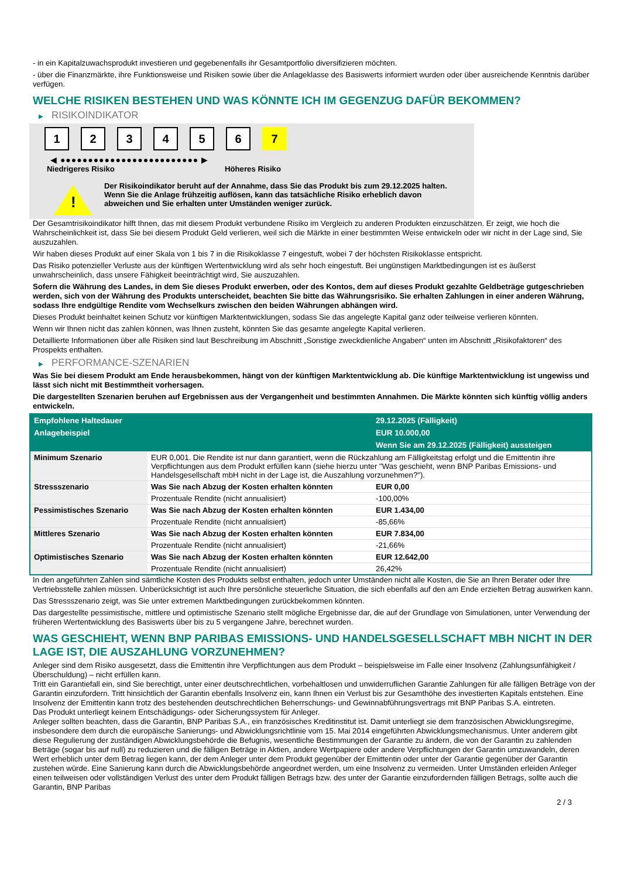- in ein Kapitalzuwachsprodukt investieren und gegebenenfalls ihr Gesamtportfolio diversifizieren möchten.
- über die Finanzmärkte, ihre Funktionsweise und Risiken sowie über die Anlageklasse des Basiswerts informiert wurden oder über ausreichende Kenntnis darüber verfügen.
WELCHE RISIKEN BESTEHEN UND WAS KÖNNTE ICH IM GEGENZUG DAFÜR BEKOMMEN?
▶ RISIKOINDIKATOR
1 2 3 4 5 6 7
◀ ●●●●●●●●●●●●●●●●●●●●●●●●● ▶
Niedrigeres Risiko Höheres Risiko
!
Der Risikoindikator beruht auf der Annahme, dass Sie das Produkt bis zum 29.12.2025 halten.
Wenn Sie die Anlage frühzeitig auflösen, kann das tatsächliche Risiko erheblich davon abweichen und Sie erhalten unter Umständen weniger zurück.
Der Gesamtrisikoindikator hilft Ihnen, das mit diesem Produkt verbundene Risiko im Vergleich zu anderen Produkten einzuschätzen. Er zeigt, wie hoch die Wahrscheinlichkeit ist, dass Sie bei diesem Produkt Geld verlieren, weil sich die Märkte in einer bestimmten Weise entwickeln oder wir nicht in der Lage sind, Sie auszuzahlen.
Wir haben dieses Produkt auf einer Skala von 1 bis 7 in die Risikoklasse 7 eingestuft, wobei 7 der höchsten Risikoklasse entspricht.
Das Risiko potenzieller Verluste aus der künftigen Wertentwicklung wird als sehr hoch eingestuft. Bei ungünstigen Marktbedingungen ist es äußerst unwahrscheinlich, dass unsere Fähigkeit beeinträchtigt wird, Sie auszuzahlen.
Sofern die Währung des Landes, in dem Sie dieses Produkt erwerben, oder des Kontos, dem auf dieses Produkt gezahlte Geldbeträge gutgeschrieben werden, sich von der Währung des Produkts unterscheidet, beachten Sie bitte das Währungsrisiko. Sie erhalten Zahlungen in einer anderen Währung, sodass Ihre endgültige Rendite vom Wechselkurs zwischen den beiden Währungen abhängen wird.
Dieses Produkt beinhaltet keinen Schutz vor künftigen Marktentwicklungen, sodass Sie das angelegte Kapital ganz oder teilweise verlieren könnten.
Wenn wir Ihnen nicht das zahlen können, was Ihnen zusteht, könnten Sie das gesamte angelegte Kapital verlieren.
Detaillierte Informationen über alle Risiken sind laut Beschreibung im Abschnitt „Sonstige zweckdienliche Angaben“ unten im Abschnitt „Risikofaktoren“ des Prospekts enthalten.
▶ PERFORMANCE-SZENARIEN
Was Sie bei diesem Produkt am Ende herausbekommen, hängt von der künftigen Marktentwicklung ab. Die künftige Marktentwicklung ist ungewiss und lässt sich nicht mit Bestimmtheit vorhersagen.
Die dargestellten Szenarien beruhen auf Ergebnissen aus der Vergangenheit und bestimmten Annahmen. Die Märkte könnten sich künftig völlig anders entwickeln.
| Empfohlene Haltedauer | | 29.12.2025 (Fälligkeit) |
| --- | --- | --- |
| Anlagebeispiel | | EUR 10.000,00 |
| | | Wenn Sie am 29.12.2025 (Fälligkeit) aussteigen |
| Minimum Szenario | EUR 0,001. Die Rendite ist nur dann garantiert, wenn die Rückzahlung am Fälligkeitstag erfolgt und die Emittentin ihre Verpflichtungen aus dem Produkt erfüllen kann (siehe hierzu unter "Was geschieht, wenn BNP Paribas Emissions- und Handelsgesellschaft mbH nicht in der Lage ist, die Auszahlung vorzunehmen?"). | |
| Stressszenario | Was Sie nach Abzug der Kosten erhalten könnten | EUR 0,00 |
| | Prozentuale Rendite (nicht annualisiert) | -100,00% |
| Pessimistisches Szenario | Was Sie nach Abzug der Kosten erhalten könnten | EUR 1.434,00 |
| | Prozentuale Rendite (nicht annualisiert) | -85,66% |
| Mittleres Szenario | Was Sie nach Abzug der Kosten erhalten könnten | EUR 7.834,00 |
| | Prozentuale Rendite (nicht annualisiert) | -21,66% |
| Optimistisches Szenario | Was Sie nach Abzug der Kosten erhalten könnten | EUR 12.642,00 |
| | Prozentuale Rendite (nicht annualisiert) | 26,42% |
In den angeführten Zahlen sind sämtliche Kosten des Produkts selbst enthalten, jedoch unter Umständen nicht alle Kosten, die Sie an Ihren Berater oder Ihre Vertriebsstelle zahlen müssen. Unberücksichtigt ist auch Ihre persönliche steuerliche Situation, die sich ebenfalls auf den am Ende erzielten Betrag auswirken kann.
Das Stressszenario zeigt, was Sie unter extremen Marktbedingungen zurückbekommen könnten.
Das dargestellte pessimistische, mittlere und optimistische Szenario stellt mögliche Ergebnisse dar, die auf der Grundlage von Simulationen, unter Verwendung der früheren Wertentwicklung des Basiswerts über bis zu 5 vergangene Jahre, berechnet wurden.
WAS GESCHIEHT, WENN BNP PARIBAS EMISSIONS- UND HANDELSGESELLSCHAFT MBH NICHT IN DER LAGE IST, DIE AUSZAHLUNG VORZUNEHMEN?
Anleger sind dem Risiko ausgesetzt, dass die Emittentin ihre Verpflichtungen aus dem Produkt – beispielsweise im Falle einer Insolvenz (Zahlungsunfähigkeit / Überschuldung) – nicht erfüllen kann.
Tritt ein Garantiefall ein, sind Sie berechtigt, unter einer deutschrechtlichen, vorbehaltlosen und unwiderruflichen Garantie Zahlungen für alle fälligen Beträge von der Garantin einzufordern. Tritt hinsichtlich der Garantin ebenfalls Insolvenz ein, kann Ihnen ein Verlust bis zur Gesamthöhe des investierten Kapitals entstehen. Eine Insolvenz der Emittentin kann trotz des bestehenden deutschrechtlichen Beherrschungs- und Gewinnabführungsvertrags mit BNP Paribas S.A. eintreten.
Das Produkt unterliegt keinem Entschädigungs- oder Sicherungssystem für Anleger.
Anleger sollten beachten, dass die Garantin, BNP Paribas S.A., ein französisches Kreditinstitut ist. Damit unterliegt sie dem französischen Abwicklungsregime, insbesondere dem durch die europäische Sanierungs- und Abwicklungsrichtlinie vom 15. Mai 2014 eingeführten Abwicklungsmechanismus. Unter anderem gibt diese Regulierung der zuständigen Abwicklungsbehörde die Befugnis, wesentliche Bestimmungen der Garantie zu ändern, die von der Garantin zu zahlenden Beträge (sogar bis auf null) zu reduzieren und die fälligen Beträge in Aktien, andere Wertpapiere oder andere Verpflichtungen der Garantin umzuwandeln, deren Wert erheblich unter dem Betrag liegen kann, der dem Anleger unter dem Produkt gegenüber der Emittentin oder unter der Garantie gegenüber der Garantin zustehen würde. Eine Sanierung kann durch die Abwicklungsbehörde angeordnet werden, um eine Insolvenz zu vermeiden. Unter Umständen erleiden Anleger einen teilweisen oder vollständigen Verlust des unter dem Produkt fälligen Betrags bzw. des unter der Garantie einzufordernden fälligen Betrags, sollte auch die Garantin, BNP Paribas
2 / 3